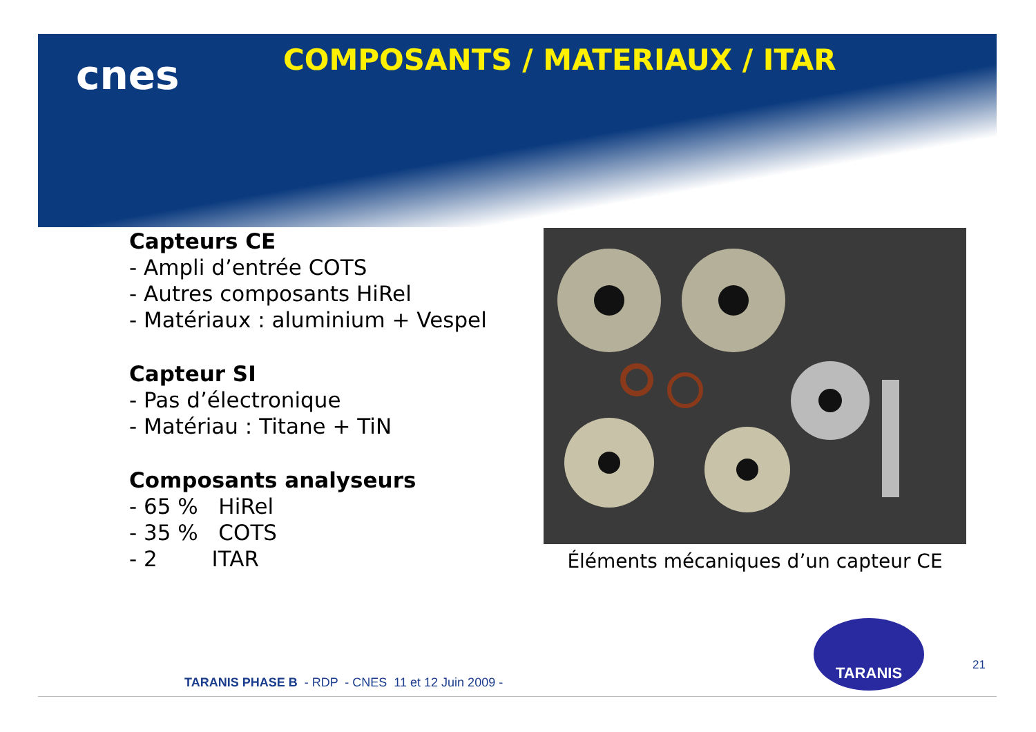cnes
COMPOSANTS / MATERIAUX / ITAR
Capteurs CE
- Ampli d’entrée COTS
- Autres composants HiRel
- Matériaux : aluminium + Vespel
Capteur SI
- Pas d’électronique
- Matériau : Titane + TiN
Composants analyseurs
- 65 % HiRel
- 35 % COTS
- 2 ITAR
Éléments mécaniques d’un capteur CE
TARANIS
21
TARANIS PHASE B - RDP - CNES 11 et 12 Juin 2009 -